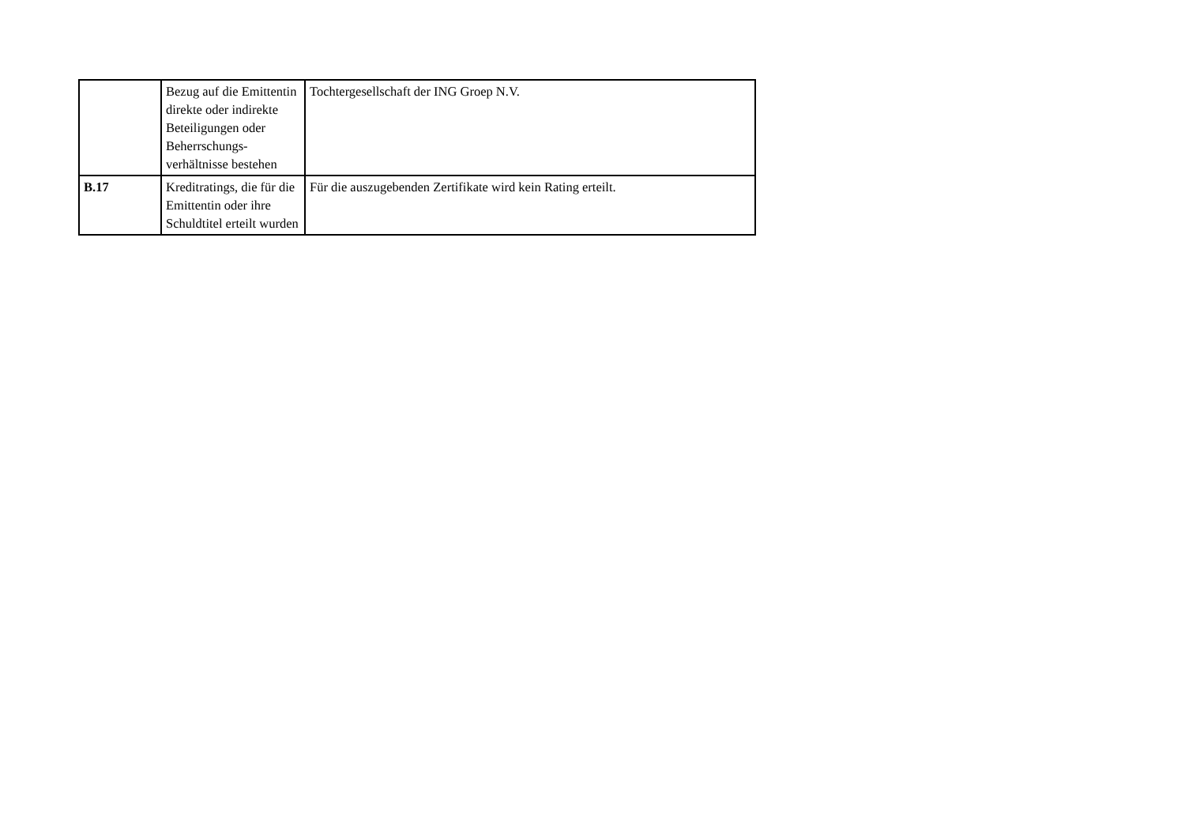| | Bezug auf die Emittentin direkte oder indirekte Beteiligungen oder Beherrschungs-verhältnisse bestehen | Tochtergesellschaft der ING Groep N.V. |
| B.17 | Kreditratings, die für die Emittentin oder ihre Schuldtitel erteilt wurden | Für die auszugebenden Zertifikate wird kein Rating erteilt. |